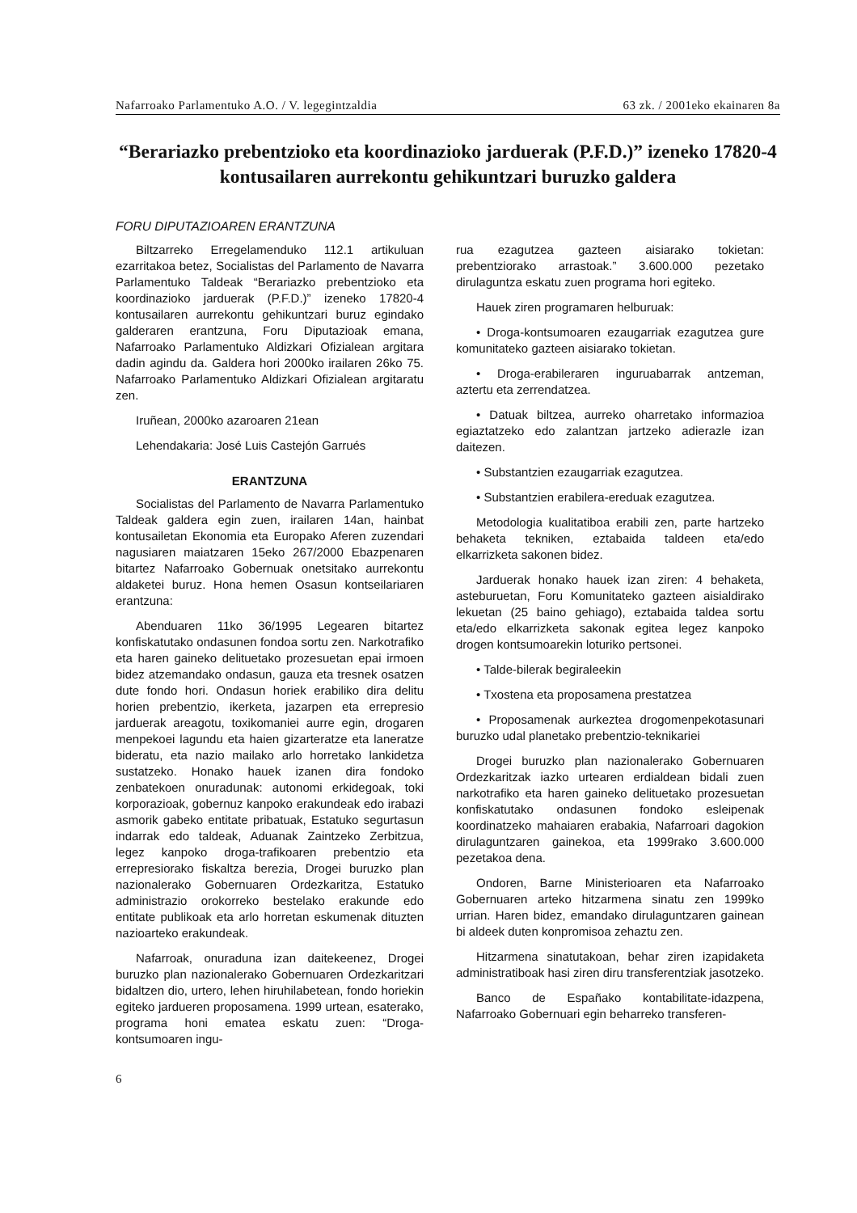Nafarroako Parlamentuko A.O. / V. legegintzaldia 63 zk. / 2001eko ekainaren 8a
“Berariazko prebentzioko eta koordinazioko jarduerak (P.F.D.)” izeneko 17820-4 kontusailaren aurrekontu gehikuntzari buruzko galdera
FORU DIPUTAZIOAREN ERANTZUNA
Biltzarreko Erregelamenduko 112.1 artikuluan ezarritakoa betez, Socialistas del Parlamento de Navarra Parlamentuko Taldeak “Berariazko prebentzioko eta koordinazioko jarduerak (P.F.D.)” izeneko 17820-4 kontusailaren aurrekontu gehikuntzari buruz egindako galderaren erantzuna, Foru Diputazioak emana, Nafarroako Parlamentuko Aldizkari Ofizialean argitara dadin agindu da. Galdera hori 2000ko irailaren 26ko 75. Nafarroako Parlamentuko Aldizkari Ofizialean argitaratu zen.
Iruñean, 2000ko azaroaren 21ean
Lehendakaria: José Luis Castejón Garrués
ERANTZUNA
Socialistas del Parlamento de Navarra Parlamentuko Taldeak galdera egin zuen, irailaren 14an, hainbat kontusailetan Ekonomia eta Europako Aferen zuzendari nagusiaren maiatzaren 15eko 267/2000 Ebazpenaren bitartez Nafarroako Gobernuak onetsitako aurrekontu aldaketei buruz. Hona hemen Osasun kontseilariaren erantzuna:
Abenduaren 11ko 36/1995 Legearen bitartez konfiskatutako ondasunen fondoa sortu zen. Narkotrafiko eta haren gaineko delituetako prozesuetan epai irmoen bidez atzemandako ondasun, gauza eta tresnek osatzen dute fondo hori. Ondasun horiek erabiliko dira delitu horien prebentzio, ikerketa, jazarpen eta errepresio jarduerak areagotu, toxikomaniei aurre egin, drogaren menpekoei lagundu eta haien gizarteratze eta laneratze bideratu, eta nazio mailako arlo horretako lankidetza sustatzeko. Honako hauek izanen dira fondoko zenbatekoen onuradunak: autonomi erkidegoak, toki korporazioak, gobernuz kanpoko erakundeak edo irabazi asmorik gabeko entitate pribatuak, Estatuko segurtasun indarrak edo taldeak, Aduanak Zaintzeko Zerbitzua, legez kanpoko droga-trafikoaren prebentzio eta errepresiorako fiskaltza berezia, Drogei buruzko plan nazionalerako Gobernuaren Ordezkaritza, Estatuko administrazio orokorreko bestelako erakunde edo entitate publikoak eta arlo horretan eskumenak dituzten nazioarteko erakundeak.
Nafarroak, onuraduna izan daitekeenez, Drogei buruzko plan nazionalerako Gobernuaren Ordezkaritzari bidaltzen dio, urtero, lehen hiruhilabetean, fondo horiekin egiteko jardueren proposamena. 1999 urtean, esaterako, programa honi ematea eskatu zuen: “Droga-kontsumoaren ingu-
rua ezagutzea gazteen aisiarako tokietan: prebentziorako arrastoak.” 3.600.000 pezetako dirulaguntza eskatu zuen programa hori egiteko.
Hauek ziren programaren helburuak:
• Droga-kontsumoaren ezaugarriak ezagutzea gure komunitateko gazteen aisiarako tokietan.
• Droga-erabileraren inguruabarrak antzeman, aztertu eta zerrendatzea.
• Datuak biltzea, aurreko oharretako informazioa egiaztatzeko edo zalantzan jartzeko adierazle izan daitezen.
• Substantzien ezaugarriak ezagutzea.
• Substantzien erabilera-ereduak ezagutzea.
Metodologia kualitatiboa erabili zen, parte hartzeko behaketa tekniken, eztabaida taldeen eta/edo elkarrizketa sakonen bidez.
Jarduerak honako hauek izan ziren: 4 behaketa, asteburuetan, Foru Komunitateko gazteen aisialdirako lekuetan (25 baino gehiago), eztabaida taldea sortu eta/edo elkarrizketa sakonak egitea legez kanpoko drogen kontsumoarekin loturiko pertsonei.
• Talde-bilerak begiraleekin
• Txostena eta proposamena prestatzea
• Proposamenak aurkeztea drogomenpekotasunari buruzko udal planetako prebentzio-teknikariei
Drogei buruzko plan nazionalerako Gobernuaren Ordezkaritzak iazko urtearen erdialdean bidali zuen narkotrafiko eta haren gaineko delituetako prozesuetan konfiskatutako ondasunen fondoko esleipenak koordinatzeko mahaiaren erabakia, Nafarroari dagokion dirulaguntzaren gainekoa, eta 1999rako 3.600.000 pezetakoa dena.
Ondoren, Barne Ministerioaren eta Nafarroako Gobernuaren arteko hitzarmena sinatu zen 1999ko urrian. Haren bidez, emandako dirulaguntzaren gainean bi aldeek duten konpromisoa zehaztu zen.
Hitzarmena sinatutakoan, behar ziren izapidaketa administratiboak hasi ziren diru transferentziak jasotzeko.
Banco de Españako kontabilitate-idazpena, Nafarroako Gobernuari egin beharreko transferen-
6